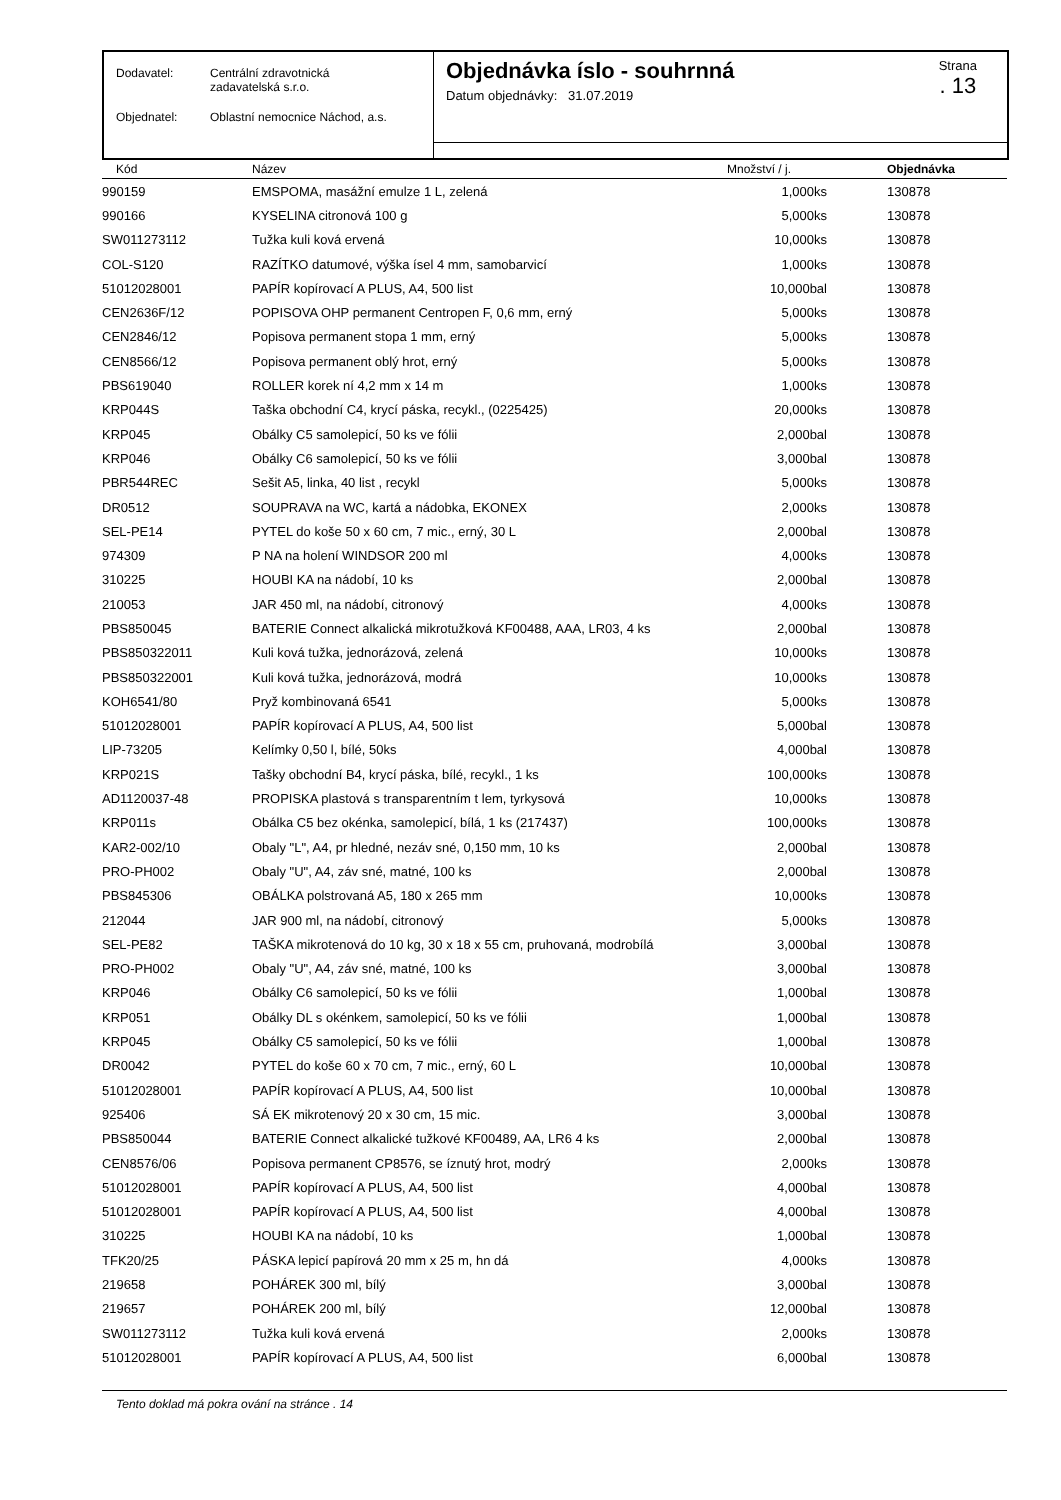| Dodavatel: | Centrální zdravotnická zadavatelská s.r.o. |
| Objednatel: | Oblastní nemocnice Náchod, a.s. |
Objednávka íslo - souhrnná
Datum objednávky: 31.07.2019
Strana. 13
| Kód | Název | Množství / j. | Objednávka |
| --- | --- | --- | --- |
| 990159 | EMSPOMA, masážní emulze 1 L, zelená | 1,000ks | 130878 |
| 990166 | KYSELINA citronová 100 g | 5,000ks | 130878 |
| SW011273112 | Tužka kuli ková ervená | 10,000ks | 130878 |
| COL-S120 | RAZÍTKO datumové, výška ísel 4 mm, samobarvicí | 1,000ks | 130878 |
| 51012028001 | PAPÍR kopírovací A PLUS, A4, 500 list | 10,000bal | 130878 |
| CEN2636F/12 | POPISOVA OHP permanent Centropen F, 0,6 mm, erný | 5,000ks | 130878 |
| CEN2846/12 | Popisova permanent stopa 1 mm, erný | 5,000ks | 130878 |
| CEN8566/12 | Popisova permanent oblý hrot, erný | 5,000ks | 130878 |
| PBS619040 | ROLLER korek ní 4,2 mm x 14 m | 1,000ks | 130878 |
| KRP044S | Taška obchodní C4, krycí páska, recykl., (0225425) | 20,000ks | 130878 |
| KRP045 | Obálky C5 samolepicí, 50 ks ve fólii | 2,000bal | 130878 |
| KRP046 | Obálky C6 samolepicí, 50 ks ve fólii | 3,000bal | 130878 |
| PBR544REC | Sešit A5, linka, 40 list , recykl | 5,000ks | 130878 |
| DR0512 | SOUPRAVA na WC, kartá a nádobka, EKONEX | 2,000ks | 130878 |
| SEL-PE14 | PYTEL do koše 50 x 60 cm, 7 mic., erný, 30 L | 2,000bal | 130878 |
| 974309 | P NA na holení WINDSOR 200 ml | 4,000ks | 130878 |
| 310225 | HOUBI KA na nádobí, 10 ks | 2,000bal | 130878 |
| 210053 | JAR 450 ml, na nádobí, citronový | 4,000ks | 130878 |
| PBS850045 | BATERIE Connect alkalická mikrotužková KF00488, AAA, LR03, 4 ks | 2,000bal | 130878 |
| PBS850322011 | Kuli ková tužka, jednorázová, zelená | 10,000ks | 130878 |
| PBS850322001 | Kuli ková tužka, jednorázová, modrá | 10,000ks | 130878 |
| KOH6541/80 | Pryž kombinovaná 6541 | 5,000ks | 130878 |
| 51012028001 | PAPÍR kopírovací A PLUS, A4, 500 list | 5,000bal | 130878 |
| LIP-73205 | Kelímky 0,50 l, bílé, 50ks | 4,000bal | 130878 |
| KRP021S | Tašky obchodní B4, krycí páska, bílé, recykl., 1 ks | 100,000ks | 130878 |
| AD1120037-48 | PROPISKA plastová s transparentním t lem, tyrkysová | 10,000ks | 130878 |
| KRP011s | Obálka C5 bez okénka, samolepicí, bílá, 1 ks (217437) | 100,000ks | 130878 |
| KAR2-002/10 | Obaly "L", A4, pr hledné, nezáv sné, 0,150 mm, 10 ks | 2,000bal | 130878 |
| PRO-PH002 | Obaly "U", A4, záv sné, matné, 100 ks | 2,000bal | 130878 |
| PBS845306 | OBÁLKA polstrovaná A5, 180 x 265 mm | 10,000ks | 130878 |
| 212044 | JAR 900 ml, na nádobí, citronový | 5,000ks | 130878 |
| SEL-PE82 | TAŠKA mikrotenová do 10 kg, 30 x 18 x 55 cm, pruhovaná, modrobílá | 3,000bal | 130878 |
| PRO-PH002 | Obaly "U", A4, záv sné, matné, 100 ks | 3,000bal | 130878 |
| KRP046 | Obálky C6 samolepicí, 50 ks ve fólii | 1,000bal | 130878 |
| KRP051 | Obálky DL s okénkem, samolepicí, 50 ks ve fólii | 1,000bal | 130878 |
| KRP045 | Obálky C5 samolepicí, 50 ks ve fólii | 1,000bal | 130878 |
| DR0042 | PYTEL do koše 60 x 70 cm, 7 mic., erný, 60 L | 10,000bal | 130878 |
| 51012028001 | PAPÍR kopírovací A PLUS, A4, 500 list | 10,000bal | 130878 |
| 925406 | SÁ EK mikrotenový 20 x 30 cm, 15 mic. | 3,000bal | 130878 |
| PBS850044 | BATERIE Connect alkalické tužkové KF00489, AA, LR6 4 ks | 2,000bal | 130878 |
| CEN8576/06 | Popisova permanent CP8576, se íznutý hrot, modrý | 2,000ks | 130878 |
| 51012028001 | PAPÍR kopírovací A PLUS, A4, 500 list | 4,000bal | 130878 |
| 51012028001 | PAPÍR kopírovací A PLUS, A4, 500 list | 4,000bal | 130878 |
| 310225 | HOUBI KA na nádobí, 10 ks | 1,000bal | 130878 |
| TFK20/25 | PÁSKA lepicí papírová 20 mm x 25 m, hn dá | 4,000ks | 130878 |
| 219658 | POHÁREK 300 ml, bílý | 3,000bal | 130878 |
| 219657 | POHÁREK 200 ml, bílý | 12,000bal | 130878 |
| SW011273112 | Tužka kuli ková ervená | 2,000ks | 130878 |
| 51012028001 | PAPÍR kopírovací A PLUS, A4, 500 list | 6,000bal | 130878 |
Tento doklad má pokra ování na stránce . 14